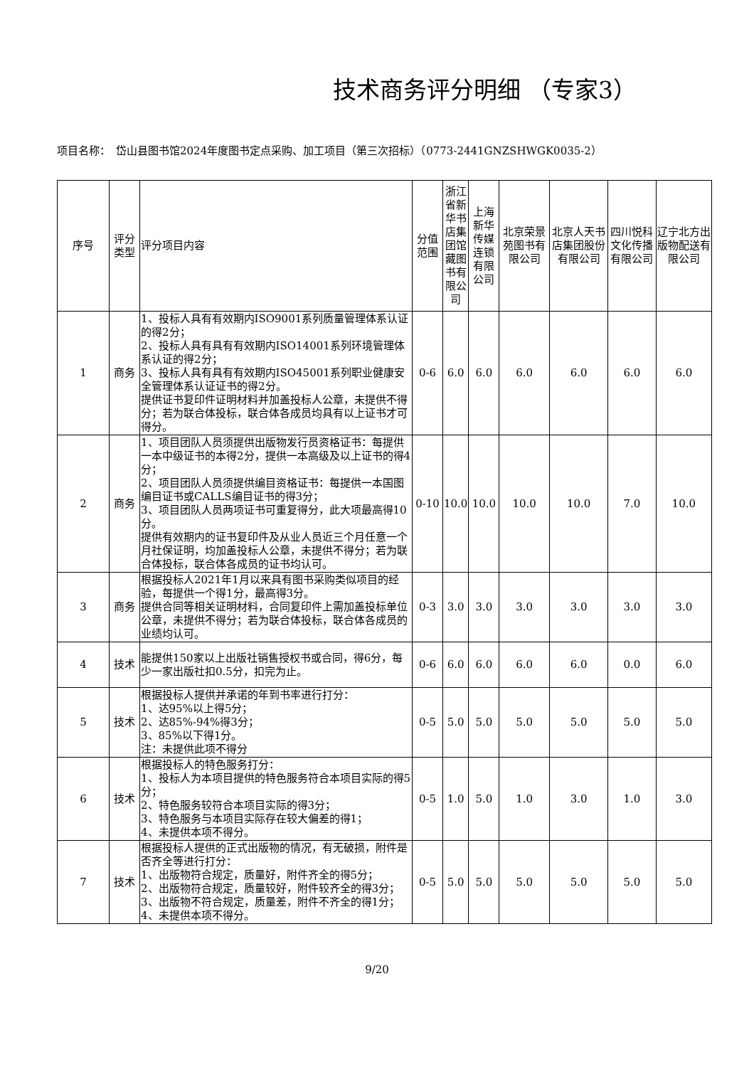技术商务评分明细 （专家3）
项目名称：　岱山县图书馆2024年度图书定点采购、加工项目（第三次招标）（0773-2441GNZSHWGK0035-2）
| 序号 | 评分类型 | 评分项目内容 | 分值范围 | 浙江省新华书店集团馆藏图书有限公司 | 上海新华传媒连锁有限公司 | 北京荣景苑图书有限公司 | 北京人天书店集团股份有限公司 | 四川悦科文化传播有限公司 | 辽宁北方出版物配送有限公司 |
| --- | --- | --- | --- | --- | --- | --- | --- | --- | --- |
| 1 | 商务 | 1、投标人具有有效期内ISO9001系列质量管理体系认证的得2分； 2、投标人具有具有有效期内ISO14001系列环境管理体系认证的得2分； 3、投标人具有具有有效期内ISO45001系列职业健康安全管理体系认证证书的得2分。 提供证书复印件证明材料并加盖投标人公章，未提供不得分；若为联合体投标，联合体各成员均具有以上证书才可得分。 | 0-6 | 6.0 | 6.0 | 6.0 | 6.0 | 6.0 | 6.0 |
| 2 | 商务 | 1、项目团队人员须提供出版物发行员资格证书：每提供一本中级证书的本得2分，提供一本高级及以上证书的得4分； 2、项目团队人员须提供编目资格证书：每提供一本国图编目证书或CALLS编目证书的得3分； 3、项目团队人员两项证书可重复得分，此大项最高得10分。 提供有效期内的证书复印件及从业人员近三个月任意一个月社保证明，均加盖投标人公章，未提供不得分；若为联合体投标，联合体各成员的证书均认可。 | 0-10 | 10.0 | 10.0 | 10.0 | 10.0 | 7.0 | 10.0 |
| 3 | 商务 | 根据投标人2021年1月以来具有图书采购类似项目的经验，每提供一个得1分，最高得3分。 提供合同等相关证明材料，合同复印件上需加盖投标单位公章，未提供不得分；若为联合体投标，联合体各成员的业绩均认可。 | 0-3 | 3.0 | 3.0 | 3.0 | 3.0 | 3.0 | 3.0 |
| 4 | 技术 | 能提供150家以上出版社销售授权书或合同，得6分，每少一家出版社扣0.5分，扣完为止。 | 0-6 | 6.0 | 6.0 | 6.0 | 6.0 | 0.0 | 6.0 |
| 5 | 技术 | 根据投标人提供并承诺的年到书率进行打分： 1、达95%以上得5分； 2、达85%-94%得3分； 3、85%以下得1分。 注：未提供此项不得分 | 0-5 | 5.0 | 5.0 | 5.0 | 5.0 | 5.0 | 5.0 |
| 6 | 技术 | 根据投标人的特色服务打分： 1、投标人为本项目提供的特色服务符合本项目实际的得5分； 2、特色服务较符合本项目实际的得3分； 3、特色服务与本项目实际存在较大偏差的得1； 4、未提供本项不得分。 | 0-5 | 1.0 | 5.0 | 1.0 | 3.0 | 1.0 | 3.0 |
| 7 | 技术 | 根据投标人提供的正式出版物的情况，有无破损，附件是否齐全等进行打分： 1、出版物符合规定，质量好，附件齐全的得5分； 2、出版物符合规定，质量较好，附件较齐全的得3分； 3、出版物不符合规定，质量差，附件不齐全的得1分； 4、未提供本项不得分。 | 0-5 | 5.0 | 5.0 | 5.0 | 5.0 | 5.0 | 5.0 |
9/20